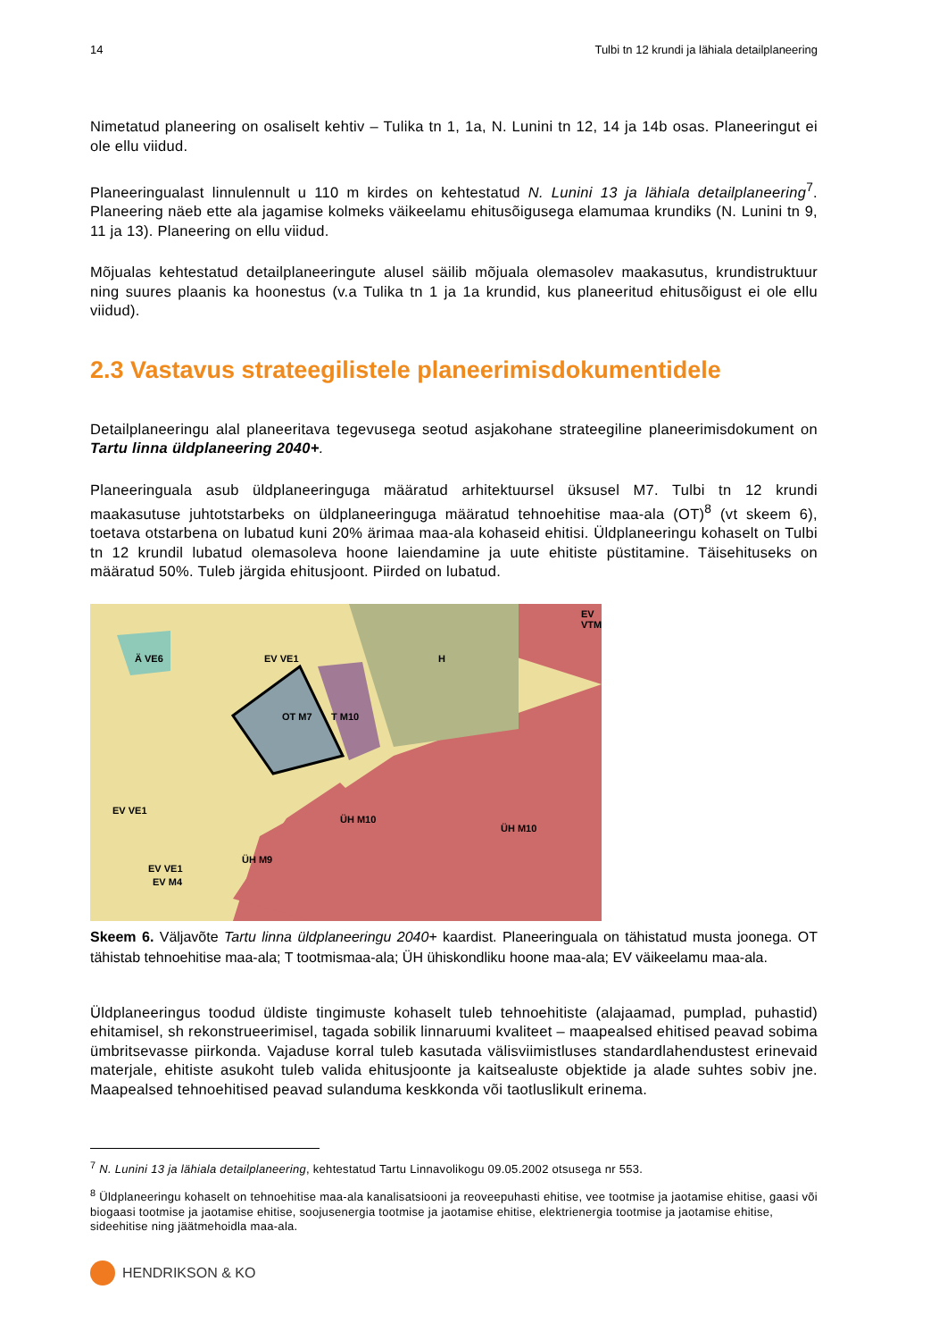14 Tulbi tn 12 krundi ja lähiala detailplaneering
Nimetatud planeering on osaliselt kehtiv – Tulika tn 1, 1a, N. Lunini tn 12, 14 ja 14b osas. Planeeringut ei ole ellu viidud.
Planeeringualast linnulennult u 110 m kirdes on kehtestatud N. Lunini 13 ja lähiala detailplaneering<sup>7</sup>. Planeering näeb ette ala jagamise kolmeks väikeelamu ehitusõigusega elamumaa krundiks (N. Lunini tn 9, 11 ja 13). Planeering on ellu viidud.
Mõjualas kehtestatud detailplaneeringute alusel säilib mõjuala olemasolev maakasutus, krundistruktuur ning suures plaanis ka hoonestus (v.a Tulika tn 1 ja 1a krundid, kus planeeritud ehitusõigust ei ole ellu viidud).
2.3 Vastavus strateegilistele planeerimisdokumentidele
Detailplaneeringu alal planeeritava tegevusega seotud asjakohane strateegiline planeerimisdokument on Tartu linna üldplaneering 2040+.
Planeeringuala asub üldplaneeringuga määratud arhitektuursel üksusel M7. Tulbi tn 12 krundi maakasutuse juhtotstarbeks on üldplaneeringuga määratud tehnoehitise maa-ala (OT)<sup>8</sup> (vt skeem 6), toetava otstarbena on lubatud kuni 20% ärimaa maa-ala kohaseid ehitisi. Üldplaneeringu kohaselt on Tulbi tn 12 krundil lubatud olemasoleva hoone laiendamine ja uute ehitiste püstitamine. Täisehituseks on määratud 50%. Tuleb järgida ehitusjoont. Piirded on lubatud.
Ä VE6 EV VE1 H
EV VTM
T M10 OT M7
EV VE1
EV VE1
ÜH M10
ÜH M10
ÜH M9
EV M4
Skeem 6. Väljavõte Tartu linna üldplaneeringu 2040+ kaardist. Planeeringuala on tähistatud musta joonega. OT tähistab tehnoehitise maa-ala; T tootmismaa-ala; ÜH ühiskondliku hoone maa-ala; EV väikeelamu maa-ala.
Üldplaneeringus toodud üldiste tingimuste kohaselt tuleb tehnoehitiste (alajaamad, pumplad, puhastid) ehitamisel, sh rekonstrueerimisel, tagada sobilik linnaruumi kvaliteet – maapealsed ehitised peavad sobima ümbritsevasse piirkonda. Vajaduse korral tuleb kasutada välisviimistluses standardlahendustest erinevaid materjale, ehitiste asukoht tuleb valida ehitusjoonte ja kaitsealuste objektide ja alade suhtes sobiv jne. Maapealsed tehnoehitised peavad sulanduma keskkonda või taotluslikult erinema.
<sup>7</sup> N. Lunini 13 ja lähiala detailplaneering, kehtestatud Tartu Linnavolikogu 09.05.2002 otsusega nr 553.
<sup>8</sup> Üldplaneeringu kohaselt on tehnoehitise maa-ala kanalisatsiooni ja reoveepuhasti ehitise, vee tootmise ja jaotamise ehitise, gaasi või biogaasi tootmise ja jaotamise ehitise, soojusenergia tootmise ja jaotamise ehitise, elektrienergia tootmise ja jaotamise ehitise, sideehitise ning jäätmehoidla maa-ala.
HENDRIKSON & KO